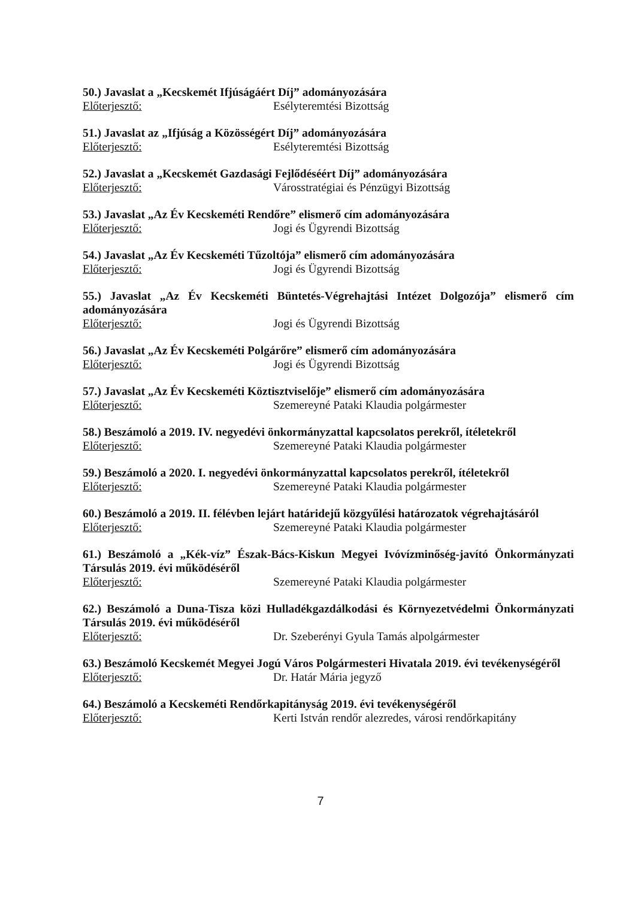50.) Javaslat a „Kecskemét Ifjúságáért Díj” adományozására
Előterjesztő: Esélyteremtési Bizottság
51.) Javaslat az „Ifjúság a Közösségért Díj” adományozására
Előterjesztő: Esélyteremtési Bizottság
52.) Javaslat a „Kecskemét Gazdasági Fejlődéséért Díj” adományozására
Előterjesztő: Városstratégiai és Pénzügyi Bizottság
53.) Javaslat „Az Év Kecskeméti Rendőre” elismerő cím adományozására
Előterjesztő: Jogi és Ügyrendi Bizottság
54.) Javaslat „Az Év Kecskeméti Tűzoltója” elismerő cím adományozására
Előterjesztő: Jogi és Ügyrendi Bizottság
55.) Javaslat „Az Év Kecskeméti Büntetés-Végrehajtási Intézet Dolgozója” elismerő cím adományozására
Előterjesztő: Jogi és Ügyrendi Bizottság
56.) Javaslat „Az Év Kecskeméti Polgárőre” elismerő cím adományozására
Előterjesztő: Jogi és Ügyrendi Bizottság
57.) Javaslat „Az Év Kecskeméti Köztisztviselője” elismerő cím adományozására
Előterjesztő: Szemereyné Pataki Klaudia polgármester
58.) Beszámoló a 2019. IV. negyedévi önkormányzattal kapcsolatos perekről, ítéletekről
Előterjesztő: Szemereyné Pataki Klaudia polgármester
59.) Beszámoló a 2020. I. negyedévi önkormányzattal kapcsolatos perekről, ítéletekről
Előterjesztő: Szemereyné Pataki Klaudia polgármester
60.) Beszámoló a 2019. II. félévben lejárt határidejű közgyűlési határozatok végrehajtásáról
Előterjesztő: Szemereyné Pataki Klaudia polgármester
61.) Beszámoló a „Kék-víz” Észak-Bács-Kiskun Megyei Ivóvízminőség-javító Önkormányzati Társulás 2019. évi működéséről
Előterjesztő: Szemereyné Pataki Klaudia polgármester
62.) Beszámoló a Duna-Tisza közi Hulladékgazdálkodási és Környezetvédelmi Önkormányzati Társulás 2019. évi működéséről
Előterjesztő: Dr. Szeberényi Gyula Tamás alpolgármester
63.) Beszámoló Kecskemét Megyei Jogú Város Polgármesteri Hivatala 2019. évi tevékenységéről
Előterjesztő: Dr. Határ Mária jegyző
64.) Beszámoló a Kecskeméti Rendőrkapitányság 2019. évi tevékenységéről
Előterjesztő: Kerti István rendőr alezredes, városi rendőrkapitány
7